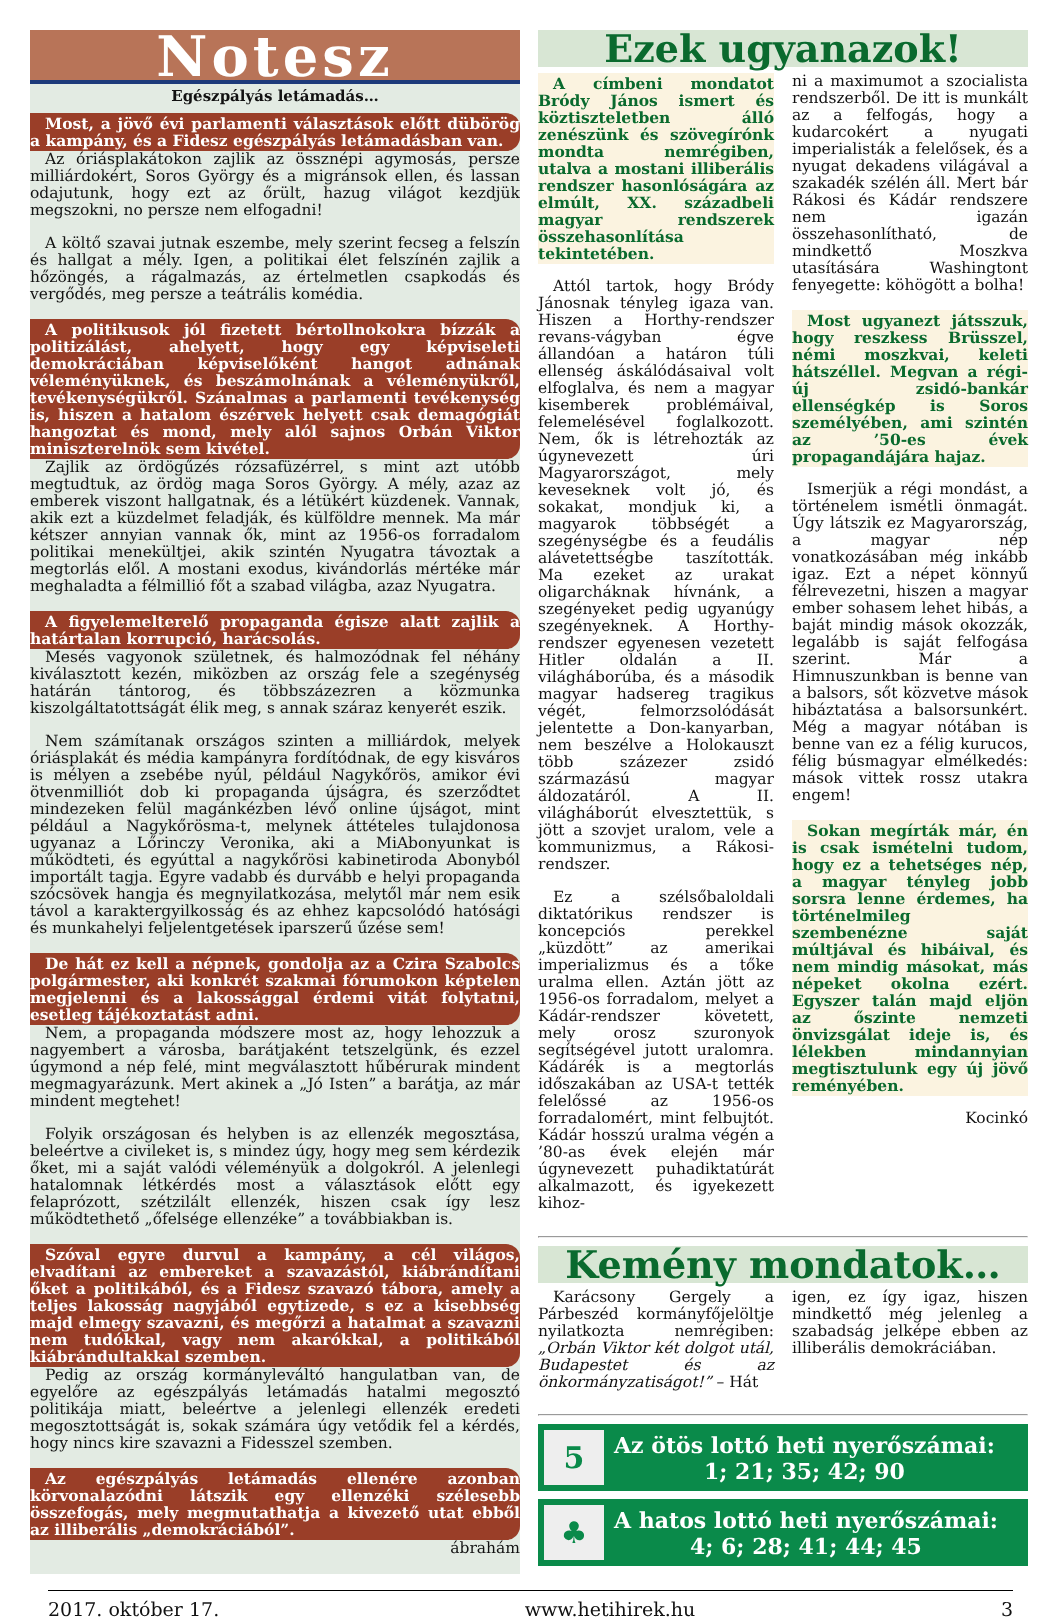Notesz
Egészpályás letámadás…
Most, a jövő évi parlamenti választások előtt dübörög a kampány, és a Fidesz egészpályás letámadásban van.
Az óriásplakátokon zajlik az össznépi agymosás, persze milliárdokért, Soros György és a migránsok ellen, és lassan odajutunk, hogy ezt az őrült, hazug világot kezdjük megszokni, no persze nem elfogadni!
A költő szavai jutnak eszembe, mely szerint fecseg a felszín és hallgat a mély. Igen, a politikai élet felszínén zajlik a hőzöngés, a rágalmazás, az értelmetlen csapkodás és vergődés, meg persze a teátrális komédia.
A politikusok jól fizetett bértollnokokra bízzák a politizálást, ahelyett, hogy egy képviseleti demokráciában képviselőként hangot adnának véleményüknek, és beszámolnának a véleményükről, tevékenységükről. Szánalmas a parlamenti tevékenység is, hiszen a hatalom észérvek helyett csak demagógiát hangoztat és mond, mely alól sajnos Orbán Viktor miniszterelnök sem kivétel.
Zajlik az ördögűzés rózsafüzérrel, s mint azt utóbb megtudtuk, az ördög maga Soros György. A mély, azaz az emberek viszont hallgatnak, és a létükért küzdenek. Vannak, akik ezt a küzdelmet feladják, és külföldre mennek. Ma már kétszer annyian vannak ők, mint az 1956-os forradalom politikai menekültjei, akik szintén Nyugatra távoztak a megtorlás elől. A mostani exodus, kivándorlás mértéke már meghaladta a félmillió főt a szabad világba, azaz Nyugatra.
A figyelemelterelő propaganda égisze alatt zajlik a határtalan korrupció, harácsolás.
Mesés vagyonok születnek, és halmozódnak fel néhány kiválasztott kezén, miközben az ország fele a szegénység határán tántorog, és többszázezren a közmunka kiszolgáltatottságát élik meg, s annak száraz kenyerét eszik.
Nem számítanak országos szinten a milliárdok, melyek óriásplakát és média kampányra fordítódnak, de egy kisváros is mélyen a zsebébe nyúl, például Nagykőrös, amikor évi ötvenmilliót dob ki propaganda újságra, és szerződtet mindezeken felül magánkézben lévő online újságot, mint például a Nagykőrösma-t, melynek áttételes tulajdonosa ugyanaz a Lőrinczy Veronika, aki a MiAbonyunkat is működteti, és egyúttal a nagykőrösi kabinetiroda Abonyból importált tagja. Egyre vadabb és durvább e helyi propaganda szócsövek hangja és megnyilatkozása, melytől már nem esik távol a karaktergyilkosság és az ehhez kapcsolódó hatósági és munkahelyi feljelentgetések iparszerű űzése sem!
De hát ez kell a népnek, gondolja az a Czira Szabolcs polgármester, aki konkrét szakmai fórumokon képtelen megjelenni és a lakossággal érdemi vitát folytatni, esetleg tájékoztatást adni.
Nem, a propaganda módszere most az, hogy lehozzuk a nagyembert a városba, barátjaként tetszelgünk, és ezzel úgymond a nép felé, mint megválasztott hűbérurak mindent megmagyarázunk. Mert akinek a „Jó Isten” a barátja, az már mindent megtehet!
Folyik országosan és helyben is az ellenzék megosztása, beleértve a civileket is, s mindez úgy, hogy meg sem kérdezik őket, mi a saját valódi véleményük a dolgokról. A jelenlegi hatalomnak létkérdés most a választások előtt egy felaprózott, szétzilált ellenzék, hiszen csak így lesz működtethető „őfelsége ellenzéke” a továbbiakban is.
Szóval egyre durvul a kampány, a cél világos, elvadítani az embereket a szavazástól, kiábrándítani őket a politikából, és a Fidesz szavazó tábora, amely a teljes lakosság nagyjából egytizede, s ez a kisebbség majd elmegy szavazni, és megőrzi a hatalmat a szavazni nem tudókkal, vagy nem akarókkal, a politikából kiábrándultakkal szemben.
Pedig az ország kormányleváltó hangulatban van, de egyelőre az egészpályás letámadás hatalmi megosztó politikája miatt, beleértve a jelenlegi ellenzék eredeti megosztottságát is, sokak számára úgy vetődik fel a kérdés, hogy nincs kire szavazni a Fidesszel szemben.
Az egészpályás letámadás ellenére azonban körvonalazódni látszik egy ellenzéki szélesebb összefogás, mely megmutathatja a kivezető utat ebből az illiberális „demokráciából”.
ábrahám
Ezek ugyanazok!
A címbeni mondatot Bródy János ismert és köztiszteletben álló zenészünk és szövegírónk mondta nemrégiben, utalva a mostani illiberális rendszer hasonlóságára az elmúlt, XX. századbeli magyar rendszerek összehasonlítása tekintetében.
Attól tartok, hogy Bródy Jánosnak tényleg igaza van. Hiszen a Horthy-rendszer revans-vágyban égve állandóan a határon túli ellenség áskálódásaival volt elfoglalva, és nem a magyar kisemberek problémáival, felemelésével foglalkozott. Nem, ők is létrehozták az úgynevezett úri Magyarországot, mely keveseknek volt jó, és sokakat, mondjuk ki, a magyarok többségét a szegénységbe és a feudális alávetettségbe taszították. Ma ezeket az urakat oligarcháknak hívnánk, a szegényeket pedig ugyanúgy szegényeknek. A Horthy-rendszer egyenesen vezetett Hitler oldalán a II. világháborúba, és a második magyar hadsereg tragikus végét, felmorzsolódását jelentette a Don-kanyarban, nem beszélve a Holokauszt több százezer zsidó származású magyar áldozatáról. A II. világháborút elvesztettük, s jött a szovjet uralom, vele a kommunizmus, a Rákosi-rendszer.
Ez a szélsőbaloldali diktatórikus rendszer is koncepciós perekkel „küzdött” az amerikai imperializmus és a tőke uralma ellen. Aztán jött az 1956-os forradalom, melyet a Kádár-rendszer követett, mely orosz szuronyok segítségével jutott uralomra. Kádárék is a megtorlás időszakában az USA-t tették felelőssé az 1956-os forradalomért, mint felbujtót. Kádár hosszú uralma végén a ’80-as évek elején már úgynevezett puhadiktatúrát alkalmazott, és igyekezett kihoz-
ni a maximumot a szocialista rendszerből. De itt is munkált az a felfogás, hogy a kudarcokért a nyugati imperialisták a felelősek, és a nyugat dekadens világával a szakadék szélén áll. Mert bár Rákosi és Kádár rendszere nem igazán összehasonlítható, de mindkettő Moszkva utasítására Washingtont fenyegette: köhögött a bolha!
Most ugyanezt játsszuk, hogy reszkess Brüsszel, némi moszkvai, keleti hátszéllel. Megvan a régi-új zsidó-bankár ellenségkép is Soros személyében, ami szintén az ’50-es évek propagandájára hajaz.
Ismerjük a régi mondást, a történelem ismétli önmagát. Úgy látszik ez Magyarország, a magyar nép vonatkozásában még inkább igaz. Ezt a népet könnyű félrevezetni, hiszen a magyar ember sohasem lehet hibás, a baját mindig mások okozzák, legalább is saját felfogása szerint. Már a Himnuszunkban is benne van a balsors, sőt közvetve mások hibáztatása a balsorsunkért. Még a magyar nótában is benne van ez a félig kurucos, félig búsmagyar elmélkedés: mások vittek rossz utakra engem!
Sokan megírták már, én is csak ismételni tudom, hogy ez a tehetséges nép, a magyar tényleg jobb sorsra lenne érdemes, ha történelmileg szembenézne saját múltjával és hibáival, és nem mindig másokat, más népeket okolna ezért. Egyszer talán majd eljön az őszinte nemzeti önvizsgálat ideje is, és lélekben mindannyian megtisztulunk egy új jövő reményében.
Kocinkó
Kemény mondatok…
Karácsony Gergely a Párbeszéd kormányfőjelöltje nyilatkozta nemrégiben: „Orbán Viktor két dolgot utál, Budapestet és az önkormányzatiságot!” – Hát
igen, ez így igaz, hiszen mindkettő még jelenleg a szabadság jelképe ebben az illiberális demokráciában.
5
Az ötös lottó heti nyerőszámai:
1; 21; 35; 42; 90
♣
A hatos lottó heti nyerőszámai:
4; 6; 28; 41; 44; 45
2017. október 17. www.hetihirek.hu 3